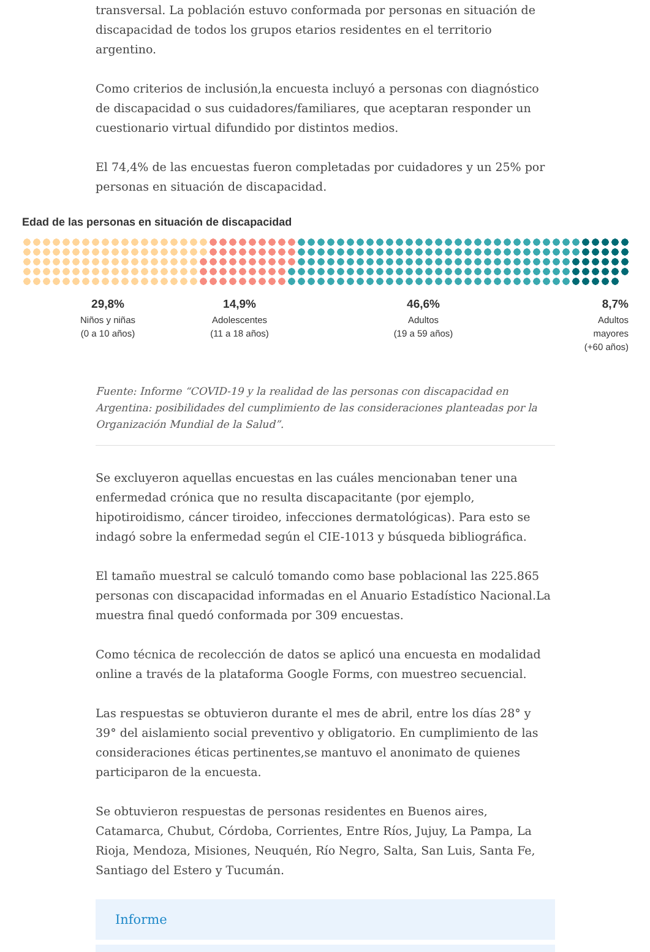transversal. La población estuvo conformada por personas en situación de discapacidad de todos los grupos etarios residentes en el territorio argentino.
Como criterios de inclusión,la encuesta incluyó a personas con diagnóstico de discapacidad o sus cuidadores/familiares, que aceptaran responder un cuestionario virtual difundido por distintos medios.
El 74,4% de las encuestas fueron completadas por cuidadores y un 25% por personas en situación de discapacidad.
Edad de las personas en situación de discapacidad
29,8%
Niños y niñas
(0 a 10 años)
14,9%
Adolescentes
(11 a 18 años)
46,6%
Adultos
(19 a 59 años)
8,7%
Adultos mayores
(+60 años)
Fuente: Informe “COVID-19 y la realidad de las personas con discapacidad en Argentina: posibilidades del cumplimiento de las consideraciones planteadas por la Organización Mundial de la Salud”.
Se excluyeron aquellas encuestas en las cuáles mencionaban tener una enfermedad crónica que no resulta discapacitante (por ejemplo, hipotiroidismo, cáncer tiroideo, infecciones dermatológicas). Para esto se indagó sobre la enfermedad según el CIE-1013 y búsqueda bibliográfica.
El tamaño muestral se calculó tomando como base poblacional las 225.865 personas con discapacidad informadas en el Anuario Estadístico Nacional.La muestra final quedó conformada por 309 encuestas.
Como técnica de recolección de datos se aplicó una encuesta en modalidad online a través de la plataforma Google Forms, con muestreo secuencial.
Las respuestas se obtuvieron durante el mes de abril, entre los días 28° y 39° del aislamiento social preventivo y obligatorio. En cumplimiento de las consideraciones éticas pertinentes,se mantuvo el anonimato de quienes participaron de la encuesta.
Se obtuvieron respuestas de personas residentes en Buenos aires, Catamarca, Chubut, Córdoba, Corrientes, Entre Ríos, Jujuy, La Pampa, La Rioja, Mendoza, Misiones, Neuquén, Río Negro, Salta, San Luis, Santa Fe, Santiago del Estero y Tucumán.
Informe